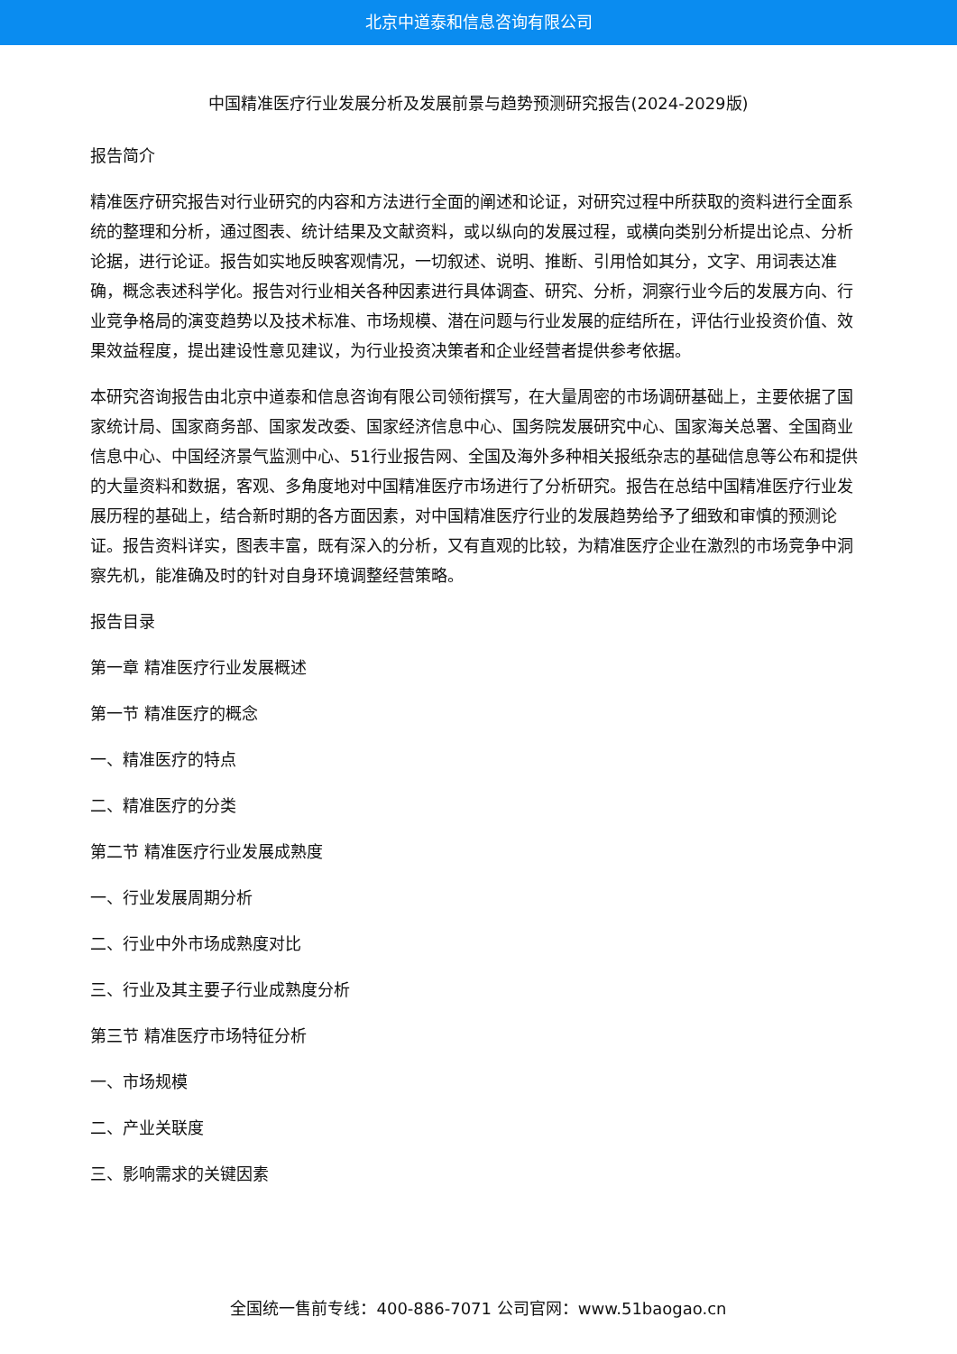北京中道泰和信息咨询有限公司
中国精准医疗行业发展分析及发展前景与趋势预测研究报告(2024-2029版)
报告简介
精准医疗研究报告对行业研究的内容和方法进行全面的阐述和论证，对研究过程中所获取的资料进行全面系统的整理和分析，通过图表、统计结果及文献资料，或以纵向的发展过程，或横向类别分析提出论点、分析论据，进行论证。报告如实地反映客观情况，一切叙述、说明、推断、引用恰如其分，文字、用词表达准确，概念表述科学化。报告对行业相关各种因素进行具体调查、研究、分析，洞察行业今后的发展方向、行业竞争格局的演变趋势以及技术标准、市场规模、潜在问题与行业发展的症结所在，评估行业投资价值、效果效益程度，提出建设性意见建议，为行业投资决策者和企业经营者提供参考依据。
本研究咨询报告由北京中道泰和信息咨询有限公司领衔撰写，在大量周密的市场调研基础上，主要依据了国家统计局、国家商务部、国家发改委、国家经济信息中心、国务院发展研究中心、国家海关总署、全国商业信息中心、中国经济景气监测中心、51行业报告网、全国及海外多种相关报纸杂志的基础信息等公布和提供的大量资料和数据，客观、多角度地对中国精准医疗市场进行了分析研究。报告在总结中国精准医疗行业发展历程的基础上，结合新时期的各方面因素，对中国精准医疗行业的发展趋势给予了细致和审慎的预测论证。报告资料详实，图表丰富，既有深入的分析，又有直观的比较，为精准医疗企业在激烈的市场竞争中洞察先机，能准确及时的针对自身环境调整经营策略。
报告目录
第一章 精准医疗行业发展概述
第一节 精准医疗的概念
一、精准医疗的特点
二、精准医疗的分类
第二节 精准医疗行业发展成熟度
一、行业发展周期分析
二、行业中外市场成熟度对比
三、行业及其主要子行业成熟度分析
第三节 精准医疗市场特征分析
一、市场规模
二、产业关联度
三、影响需求的关键因素
全国统一售前专线：400-886-7071 公司官网：www.51baogao.cn